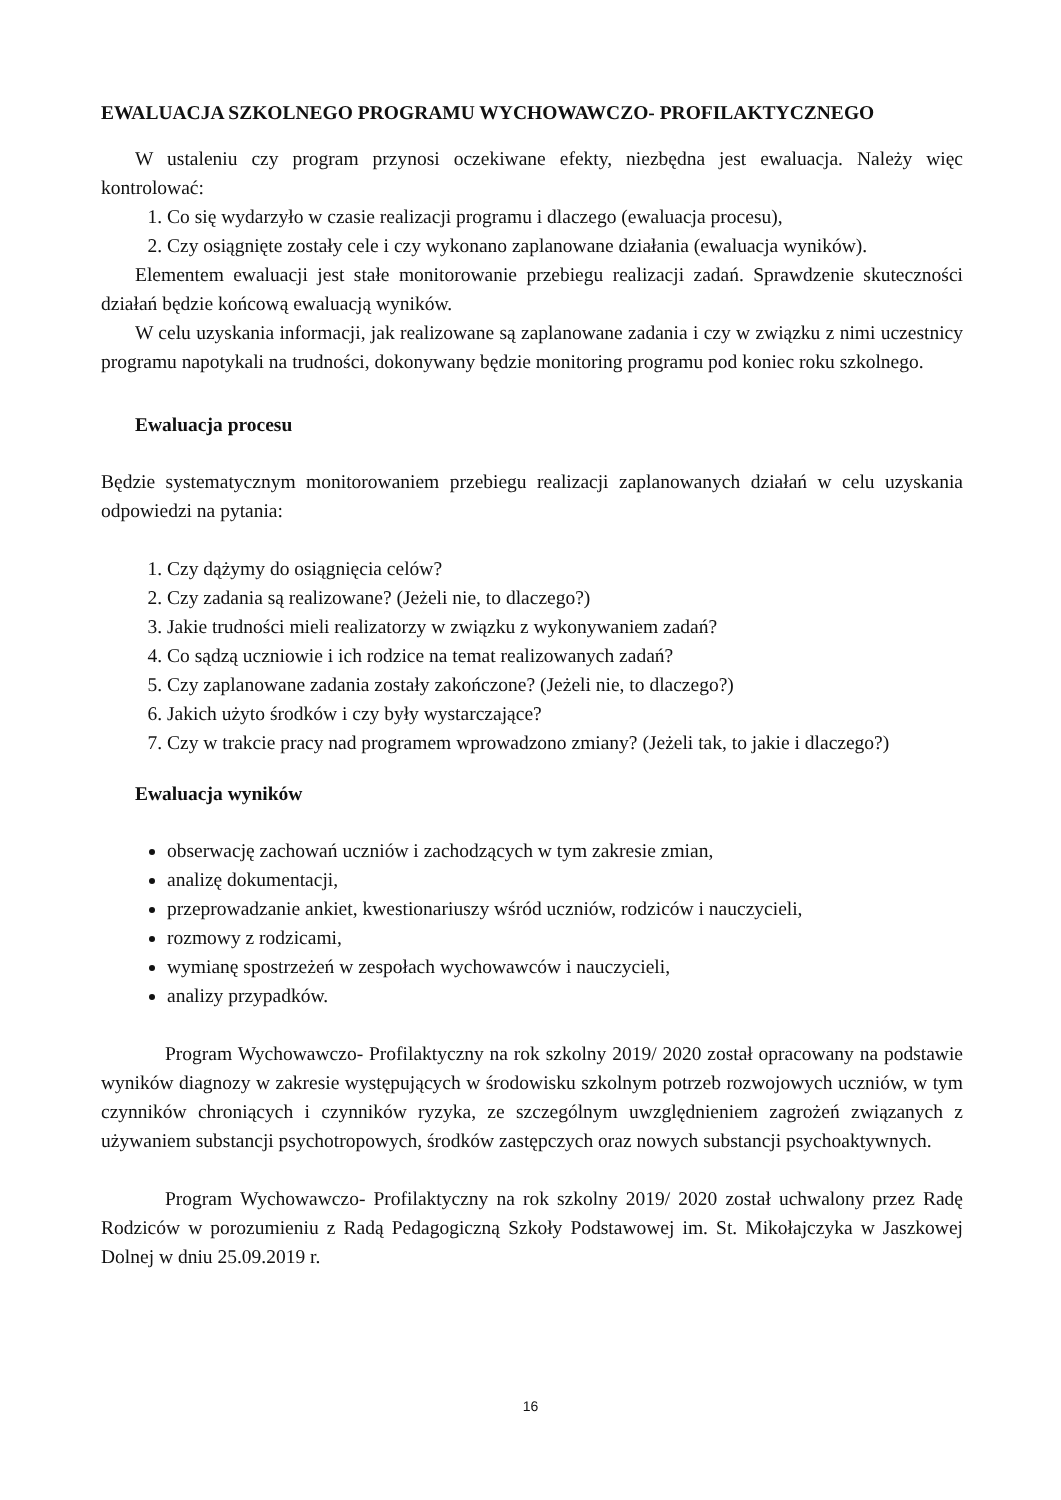EWALUACJA SZKOLNEGO PROGRAMU WYCHOWAWCZO- PROFILAKTYCZNEGO
W ustaleniu czy program przynosi oczekiwane efekty, niezbędna jest ewaluacja. Należy więc kontrolować:
1. Co się wydarzyło w czasie realizacji programu i dlaczego (ewaluacja procesu),
2. Czy osiągnięte zostały cele i czy wykonano zaplanowane działania (ewaluacja wyników).
Elementem ewaluacji jest stałe monitorowanie przebiegu realizacji zadań. Sprawdzenie skuteczności działań będzie końcową ewaluacją wyników.
W celu uzyskania informacji, jak realizowane są zaplanowane zadania i czy w związku z nimi uczestnicy programu napotykali na trudności, dokonywany będzie monitoring programu pod koniec roku szkolnego.
Ewaluacja procesu
Będzie systematycznym monitorowaniem przebiegu realizacji zaplanowanych działań w celu uzyskania odpowiedzi na pytania:
1. Czy dążymy do osiągnięcia celów?
2. Czy zadania są realizowane? (Jeżeli nie, to dlaczego?)
3. Jakie trudności mieli realizatorzy w związku z wykonywaniem zadań?
4. Co sądzą uczniowie i ich rodzice na temat realizowanych zadań?
5. Czy zaplanowane zadania zostały zakończone? (Jeżeli nie, to dlaczego?)
6. Jakich użyto środków i czy były wystarczające?
7. Czy w trakcie pracy nad programem wprowadzono zmiany? (Jeżeli tak, to jakie i dlaczego?)
Ewaluacja wyników
obserwację zachowań uczniów i zachodzących w tym zakresie zmian,
analizę dokumentacji,
przeprowadzanie ankiet, kwestionariuszy wśród uczniów, rodziców i nauczycieli,
rozmowy z rodzicami,
wymianę spostrzeżeń w zespołach wychowawców i nauczycieli,
analizy przypadków.
Program Wychowawczo- Profilaktyczny na rok szkolny 2019/ 2020 został opracowany na podstawie wyników diagnozy w zakresie występujących w środowisku szkolnym potrzeb rozwojowych uczniów, w tym czynników chroniących i czynników ryzyka, ze szczególnym uwzględnieniem zagrożeń związanych z używaniem substancji psychotropowych, środków zastępczych oraz nowych substancji psychoaktywnych.
Program Wychowawczo- Profilaktyczny na rok szkolny 2019/ 2020 został uchwalony przez Radę Rodziców w porozumieniu z Radą Pedagogiczną Szkoły Podstawowej im. St. Mikołajczyka w Jaszkowej Dolnej w dniu 25.09.2019 r.
16